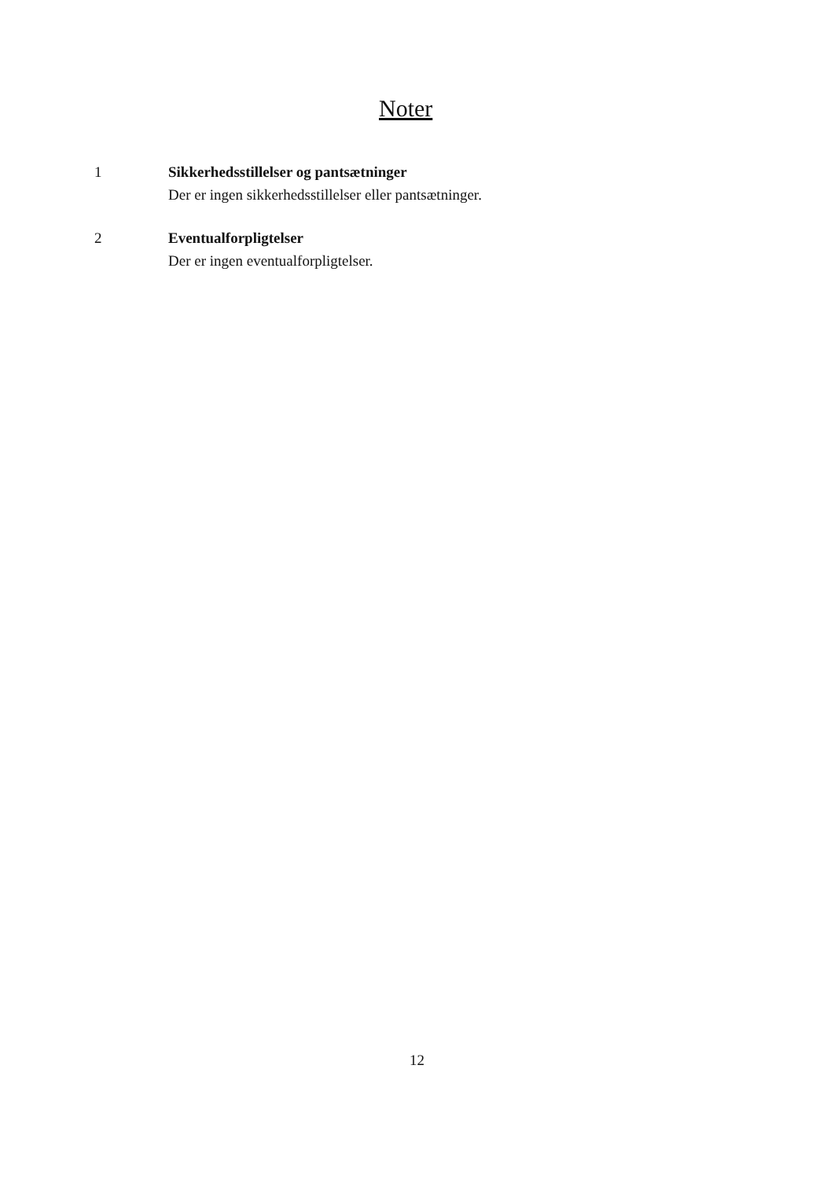Noter
1 Sikkerhedsstillelser og pantsætninger
Der er ingen sikkerhedsstillelser eller pantsætninger.
2 Eventualforpligtelser
Der er ingen eventualforpligtelser.
12